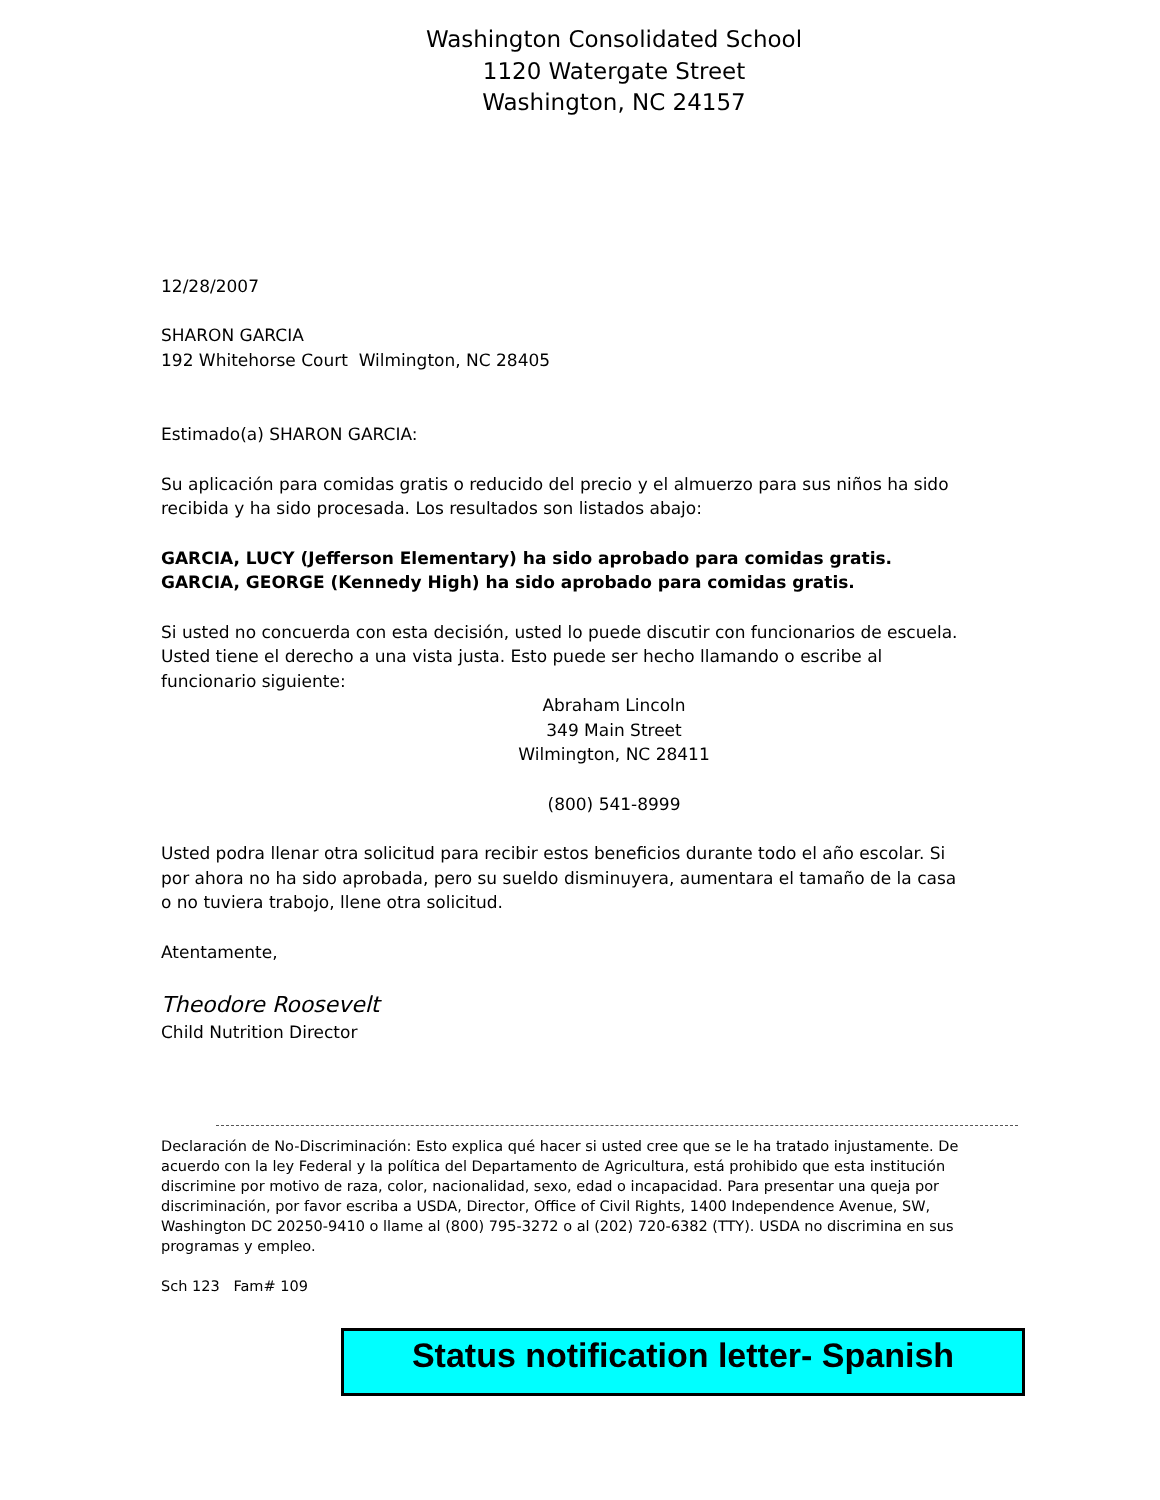Washington Consolidated School
1120 Watergate Street
Washington, NC 24157
12/28/2007
SHARON GARCIA
192 Whitehorse Court Wilmington, NC 28405
Estimado(a) SHARON GARCIA:
Su aplicación para comidas gratis o reducido del precio y el almuerzo para sus niños ha sido recibida y ha sido procesada. Los resultados son listados abajo:
GARCIA, LUCY (Jefferson Elementary) ha sido aprobado para comidas gratis.
GARCIA, GEORGE (Kennedy High) ha sido aprobado para comidas gratis.
Si usted no concuerda con esta decisión, usted lo puede discutir con funcionarios de escuela. Usted tiene el derecho a una vista justa. Esto puede ser hecho llamando o escribe al funcionario siguiente:
Abraham Lincoln
349 Main Street
Wilmington, NC 28411
(800) 541-8999
Usted podra llenar otra solicitud para recibir estos beneficios durante todo el año escolar. Si por ahora no ha sido aprobada, pero su sueldo disminuyera, aumentara el tamaño de la casa o no tuviera trabojo, llene otra solicitud.
Atentamente,
Theodore Roosevelt
Child Nutrition Director
Declaración de No-Discriminación: Esto explica qué hacer si usted cree que se le ha tratado injustamente. De acuerdo con la ley Federal y la política del Departamento de Agricultura, está prohibido que esta institución discrimine por motivo de raza, color, nacionalidad, sexo, edad o incapacidad. Para presentar una queja por discriminación, por favor escriba a USDA, Director, Office of Civil Rights, 1400 Independence Avenue, SW, Washington DC 20250-9410 o llame al (800) 795-3272 o al (202) 720-6382 (TTY). USDA no discrimina en sus programas y empleo.
Sch 123 Fam# 109
Status notification letter- Spanish